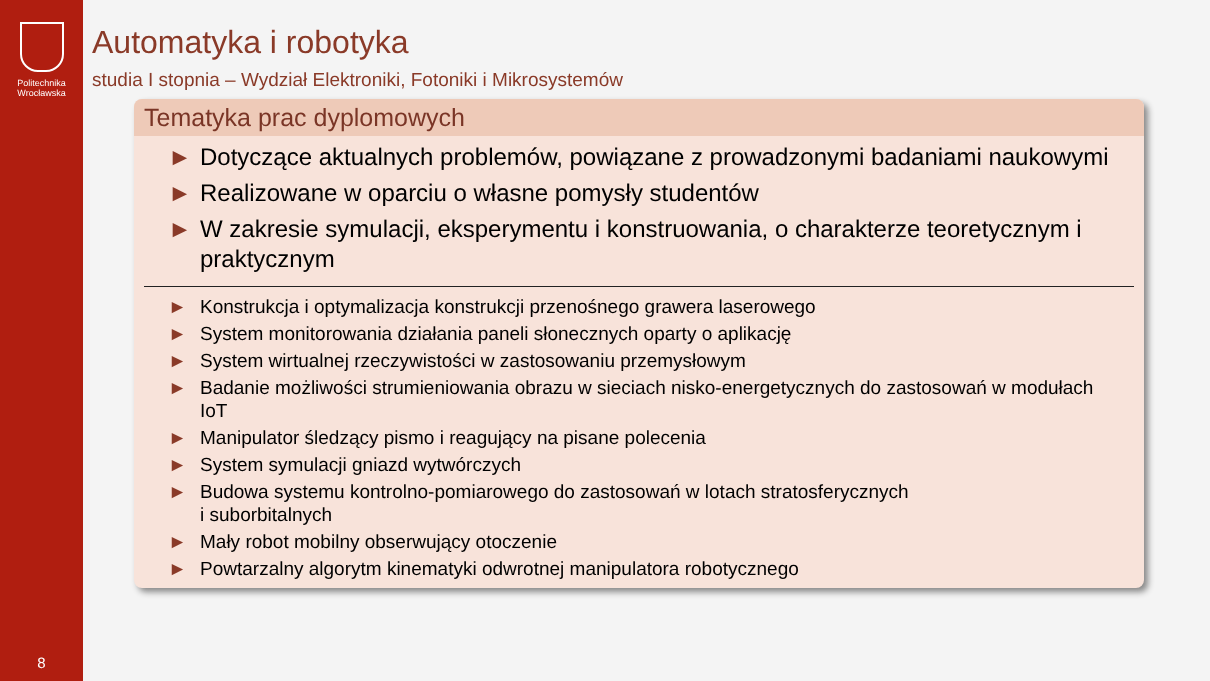Politechnika
Wrocławska
8
Automatyka i robotyka
studia I stopnia – Wydział Elektroniki, Fotoniki i Mikrosystemów
Tematyka prac dyplomowych
► Dotyczące aktualnych problemów, powiązane z prowadzonymi badaniami naukowymi
► Realizowane w oparciu o własne pomysły studentów
► W zakresie symulacji, eksperymentu i konstruowania, o charakterze teoretycznym i praktycznym
► Konstrukcja i optymalizacja konstrukcji przenośnego grawera laserowego
► System monitorowania działania paneli słonecznych oparty o aplikację
► System wirtualnej rzeczywistości w zastosowaniu przemysłowym
► Badanie możliwości strumieniowania obrazu w sieciach nisko-energetycznych do zastosowań w modułach IoT
► Manipulator śledzący pismo i reagujący na pisane polecenia
► System symulacji gniazd wytwórczych
► Budowa systemu kontrolno-pomiarowego do zastosowań w lotach stratosferycznych
i suborbitalnych
► Mały robot mobilny obserwujący otoczenie
► Powtarzalny algorytm kinematyki odwrotnej manipulatora robotycznego